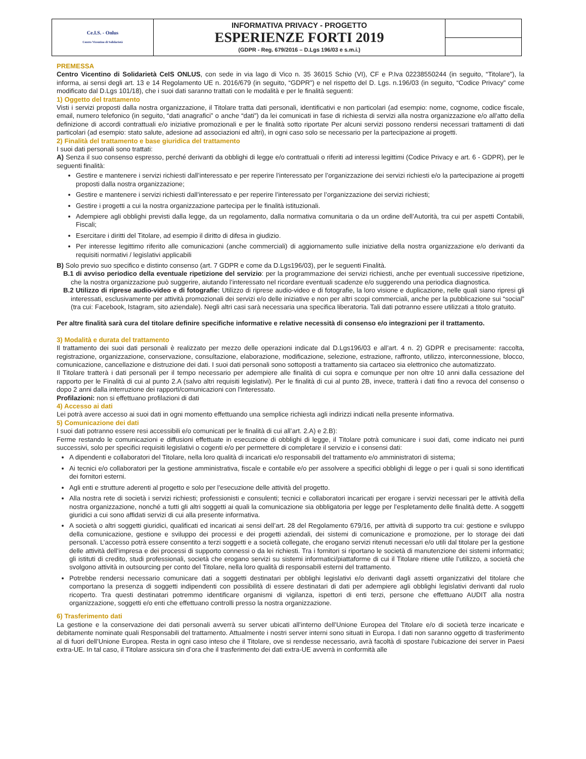| Ce.I.S. - Onlus Centro Vicentino di Solidarietà | INFORMATIVA PRIVACY - PROGETTO ESPERIENZE FORTI 2019 (GDPR - Reg. 679/2016 – D.Lgs 196/03 e s.m.i.) | |
PREMESSA
Centro Vicentino di Solidarietà CeIS ONLUS, con sede in via lago di Vico n. 35 36015 Schio (VI), CF e P.Iva 02238550244 (in seguito, “Titolare”), la informa, ai sensi degli art. 13 e 14 Regolamento UE n. 2016/679 (in seguito, “GDPR”) e nel rispetto del D. Lgs. n.196/03 (in seguito, “Codice Privacy” come modificato dal D.Lgs 101/18), che i suoi dati saranno trattati con le modalità e per le finalità seguenti:
1) Oggetto del trattamento
Visti i servizi proposti dalla nostra organizzazione, il Titolare tratta dati personali, identificativi e non particolari (ad esempio: nome, cognome, codice fiscale, email, numero telefonico (in seguito, “dati anagrafici” o anche “dati”) da lei comunicati in fase di richiesta di servizi alla nostra organizzazione e/o all'atto della definizione di accordi contrattuali e/o iniziative promozionali e per le finalità sotto riportate Per alcuni servizi possono rendersi necessari trattamenti di dati particolari (ad esempio: stato salute, adesione ad associazioni ed altri), in ogni caso solo se necessario per la partecipazione ai progetti.
2) Finalità del trattamento e base giuridica del trattamento
I suoi dati personali sono trattati:
A) Senza il suo consenso espresso, perché derivanti da obblighi di legge e/o contrattuali o riferiti ad interessi legittimi (Codice Privacy e art. 6 - GDPR), per le seguenti finalità:
Gestire e mantenere i servizi richiesti dall’interessato e per reperire l’interessato per l’organizzazione dei servizi richiesti e/o la partecipazione ai progetti proposti dalla nostra organizzazione;
Gestire e mantenere i servizi richiesti dall’interessato e per reperire l’interessato per l’organizzazione dei servizi richiesti;
Gestire i progetti a cui la nostra organizzazione partecipa per le finalità istituzionali.
Adempiere agli obblighi previsti dalla legge, da un regolamento, dalla normativa comunitaria o da un ordine dell’Autorità, tra cui per aspetti Contabili, Fiscali;
Esercitare i diritti del Titolare, ad esempio il diritto di difesa in giudizio.
Per interesse legittimo riferito alle comunicazioni (anche commerciali) di aggiornamento sulle iniziative della nostra organizzazione e/o derivanti da requisiti normativi / legislativi applicabili
B) Solo previo suo specifico e distinto consenso (art. 7 GDPR e come da D.Lgs196/03), per le seguenti Finalità.
B.1 di avviso periodico della eventuale ripetizione del servizio: per la programmazione dei servizi richiesti, anche per eventuali successive ripetizione, che la nostra organizzazione può suggerire, aiutando l’interessato nel ricordare eventuali scadenze e/o suggerendo una periodica diagnostica.
B.2 Utilizzo di riprese audio-video e di fotografie: Utilizzo di riprese audio-video e di fotografie, la loro visione e duplicazione, nelle quali siano ripresi gli interessati, esclusivamente per attività promozionali dei servizi e/o delle iniziative e non per altri scopi commerciali, anche per la pubblicazione sui “social” (tra cui: Facebook, Istagram, sito aziendale). Negli altri casi sarà necessaria una specifica liberatoria. Tali dati potranno essere utilizzati a titolo gratuito.
Per altre finalità sarà cura del titolare definire specifiche informative e relative necessità di consenso e/o integrazioni per il trattamento.
3) Modalità e durata del trattamento
Il trattamento dei suoi dati personali è realizzato per mezzo delle operazioni indicate dal D.Lgs196/03 e all’art. 4 n. 2) GDPR e precisamente: raccolta, registrazione, organizzazione, conservazione, consultazione, elaborazione, modificazione, selezione, estrazione, raffronto, utilizzo, interconnessione, blocco, comunicazione, cancellazione e distruzione dei dati. I suoi dati personali sono sottoposti a trattamento sia cartaceo sia elettronico che automatizzato.
Il Titolare tratterà i dati personali per il tempo necessario per adempiere alle finalità di cui sopra e comunque per non oltre 10 anni dalla cessazione del rapporto per le Finalità di cui al punto 2.A (salvo altri requisiti legislativi). Per le finalità di cui al punto 2B, invece, tratterà i dati fino a revoca del consenso o dopo 2 anni dalla interruzione dei rapporti/comunicazioni con l’interessato.
Profilazioni: non si effettuano profilazioni di dati
4) Accesso ai dati
Lei potrà avere accesso ai suoi dati in ogni momento effettuando una semplice richiesta agli indirizzi indicati nella presente informativa.
5) Comunicazione dei dati
I suoi dati potranno essere resi accessibili e/o comunicati per le finalità di cui all’art. 2.A) e 2.B):
Ferme restando le comunicazioni e diffusioni effettuate in esecuzione di obblighi di legge, il Titolare potrà comunicare i suoi dati, come indicato nei punti successivi, solo per specifici requisiti legislativi o cogenti e/o per permettere di completare il servizio e i consensi dati:
A dipendenti e collaboratori del Titolare, nella loro qualità di incaricati e/o responsabili del trattamento e/o amministratori di sistema;
Ai tecnici e/o collaboratori per la gestione amministrativa, fiscale e contabile e/o per assolvere a specifici obblighi di legge o per i quali si sono identificati dei fornitori esterni.
Agli enti e strutture aderenti al progetto e solo per l’esecuzione delle attività del progetto.
Alla nostra rete di società i servizi richiesti; professionisti e consulenti; tecnici e collaboratori incaricati per erogare i servizi necessari per le attività della nostra organizzazione, nonché a tutti gli altri soggetti ai quali la comunicazione sia obbligatoria per legge per l’espletamento delle finalità dette. A soggetti giuridici a cui sono affidati servizi di cui alla presente informativa.
A società o altri soggetti giuridici, qualificati ed incaricati ai sensi dell’art. 28 del Regolamento 679/16, per attività di supporto tra cui: gestione e sviluppo della comunicazione, gestione e sviluppo dei processi e dei progetti aziendali, dei sistemi di comunicazione e promozione, per lo storage dei dati personali. L’accesso potrà essere consentito a terzi soggetti e a società collegate, che erogano servizi ritenuti necessari e/o utili dal titolare per la gestione delle attività dell’impresa e dei processi di supporto connessi o da lei richiesti. Tra i fornitori si riportano le società di manutenzione dei sistemi informatici; gli istituti di credito, studi professionali, società che erogano servizi su sistemi informatici/piattaforme di cui il Titolare ritiene utile l’utilizzo, a società che svolgono attività in outsourcing per conto del Titolare, nella loro qualità di responsabili esterni del trattamento.
Potrebbe rendersi necessario comunicare dati a soggetti destinatari per obblighi legislativi e/o derivanti dagli assetti organizzativi del titolare che comportano la presenza di soggetti indipendenti con possibilità di essere destinatari di dati per adempiere agli obblighi legislativi derivanti dal ruolo ricoperto. Tra questi destinatari potremmo identificare organismi di vigilanza, ispettori di enti terzi, persone che effettuano AUDIT alla nostra organizzazione, soggetti e/o enti che effettuano controlli presso la nostra organizzazione.
6) Trasferimento dati
La gestione e la conservazione dei dati personali avverrà su server ubicati all’interno dell’Unione Europea del Titolare e/o di società terze incaricate e debitamente nominate quali Responsabili del trattamento. Attualmente i nostri server interni sono situati in Europa. I dati non saranno oggetto di trasferimento al di fuori dell’Unione Europea. Resta in ogni caso inteso che il Titolare, ove si rendesse necessario, avrà facoltà di spostare l’ubicazione dei server in Paesi extra-UE. In tal caso, il Titolare assicura sin d’ora che il trasferimento dei dati extra-UE avverrà in conformità alle